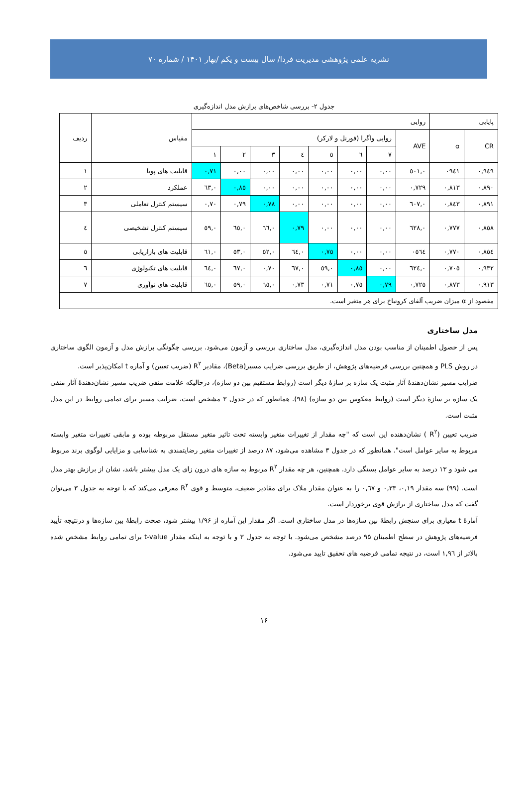نشریه علمی پژوهشی مدیریت فردا/ سال بیست و یکم /بهار ۱۴۰۱ / شماره ۷۰
جدول ۲- بررسی شاخص‌های برازش مدل اندازه‌گیری
| پایایی | | روایی | | | | | | | | مقیاس | ردیف |
| --- | --- | --- | --- | --- | --- | --- | --- | --- | --- | --- | --- |
| CR | α | AVE | روایی واگرا (فورنل و لارکر) | | | | | | | | |
| | | | ۷ | ٦ | ٥ | ٤ | ۳ | ۲ | ۱ | | |
| ۰,۹٤۹ | ۰۹٤۱ | ۰,٥۰۱ | ۰,۰۰ | ۰,۰۰ | ۰,۰۰ | ۰,۰۰ | ۰,۰۰ | ۰,۰۰ | ۰,۷۱ | قابلیت های پویا | ۱ |
| ۰,۸۹۰ | ۰,۸۱۳ | ۰,۷۲۹ | ۰,۰۰ | ۰,۰۰ | ۰,۰۰ | ۰,۰۰ | ۰,۰۰ | ۰,۸٥ | ۰,٦۳ | عملکرد | ۲ |
| ۰,۸۹۱ | ۰,۸٤۳ | ۰,٦۰۷ | ۰,۰۰ | ۰,۰۰ | ۰,۰۰ | ۰,۰۰ | ۰,۷۸ | ۰,۷۹ | ۰,۷۰ | سیستم کنترل تعاملی | ۳ |
| ۰,۸٥۸ | ۰,۷۷۷ | ۰,٦۲۸ | ۰,۰۰ | ۰,۰۰ | ۰,۰۰ | ۰,۷۹ | ۰,٦٦ | ۰,٦٥ | ۰,٥۹ | سیستم کنترل تشخیصی | ٤ |
| ۰,۸٥٤ | ۰,۷۷۰ | ۰٥٦٤ | ۰,۰۰ | ۰,۰۰ | ۰,۷٥ | ۰,٦٤ | ۰,٥۲ | ۰,٥۳ | ۰,٦۱ | قابلیت های بازاریابی | ٥ |
| ۰,۹۳۲ | ۰,۷۰٥ | ۰,٦۲٤ | ۰,۰۰ | ۰,۸٥ | ۰,٥۹ | ۰,٦۷ | ۰,۷۰ | ۰,٦۷ | ۰,٦٤ | قابلیت های تکنولوژی | ٦ |
| ۰,۹۱۳ | ۰,۸۷۳ | ۰,۷۲٥ | ۰,۷۹ | ۰,۷٥ | ۰,۷۱ | ۰,۷۳ | ۰,٦٥ | ۰,٥۹ | ۰,٦٥ | قابلیت های نوآوری | ۷ |
| مقصود از α میزان ضریب آلفای کرونباخ برای هر متغیر است. | | | | | | | | | | | |
مدل ساختاری
پس از حصول اطمینان از مناسب بودن مدل اندازه‌گیری، مدل ساختاری بررسی و آزمون می‌شود. بررسی چگونگی برازش مدل و آزمون الگوی ساختاری در روش PLS و همچنین بررسی فرضیه‌های پژوهش، از طریق بررسی ضرایب مسیر(Beta)، مقادیر R<sup>۲</sup> (ضریب تعیین) و آماره t امکان‌پذیر است.
ضرایب مسیر نشان‌دهندهٔ آثار مثبت یک سازه بر سازهٔ دیگر است (روابط مستقیم بین دو سازه)، درحالیکه علامت منفی ضریب مسیر نشان‌دهندهٔ آثار منفی یک سازه بر سازهٔ دیگر است (روابط معکوس بین دو سازه) (۹۸). همانطور که در جدول ۳ مشخص است، ضرایب مسیر برای تمامی روابط در این مدل مثبت است.
ضریب تعیین (R<sup>۲</sup> ) نشان‌دهنده این است که "چه مقدار از تغییرات متغیر وابسته تحت تاثیر متغیر مستقل مربوطه بوده و مابقی تغییرات متغیر وابسته مربوط به سایر عوامل است". همانطور که در جدول ۳ مشاهده می‌شود، ۸۷ درصد از تغییرات متغیر رضایتمندی به شناسایی و مزایایی لوگوی برند مربوط می شود و ۱۳ درصد به سایر عوامل بستگی دارد. همچنین، هر چه مقدار R<sup>۲</sup> مربوط به سازه های درون زای یک مدل بیشتر باشد، نشان از برازش بهتر مدل است. (۹۹) سه مقدار ۰,۱۹، ۰,۳۳ و ۰,٦۷ را به عنوان مقدار ملاک برای مقادیر ضعیف، متوسط و قوی R<sup>۲</sup> معرفی می‌کند که با توجه به جدول ۳ می‌توان گفت که مدل ساختاری از برازش قوی برخوردار است.
آمارهٔ t معیاری برای سنجش رابطهٔ بین سازه‌ها در مدل ساختاری است. اگر مقدار این آماره از ۱/۹۶ بیشتر شود، صحت رابطهٔ بین سازه‌ها و درنتیجه تأیید فرضیه‌های پژوهش در سطح اطمینان ۹۵ درصد مشخص می‌شود. با توجه به جدول ۳ و با توجه به اینکه مقدار t-value برای تمامی روابط مشخص شده بالاتر از ۱,۹٦ است، در نتیجه تمامی فرضیه های تحقیق تایید می‌شود.
۱۶